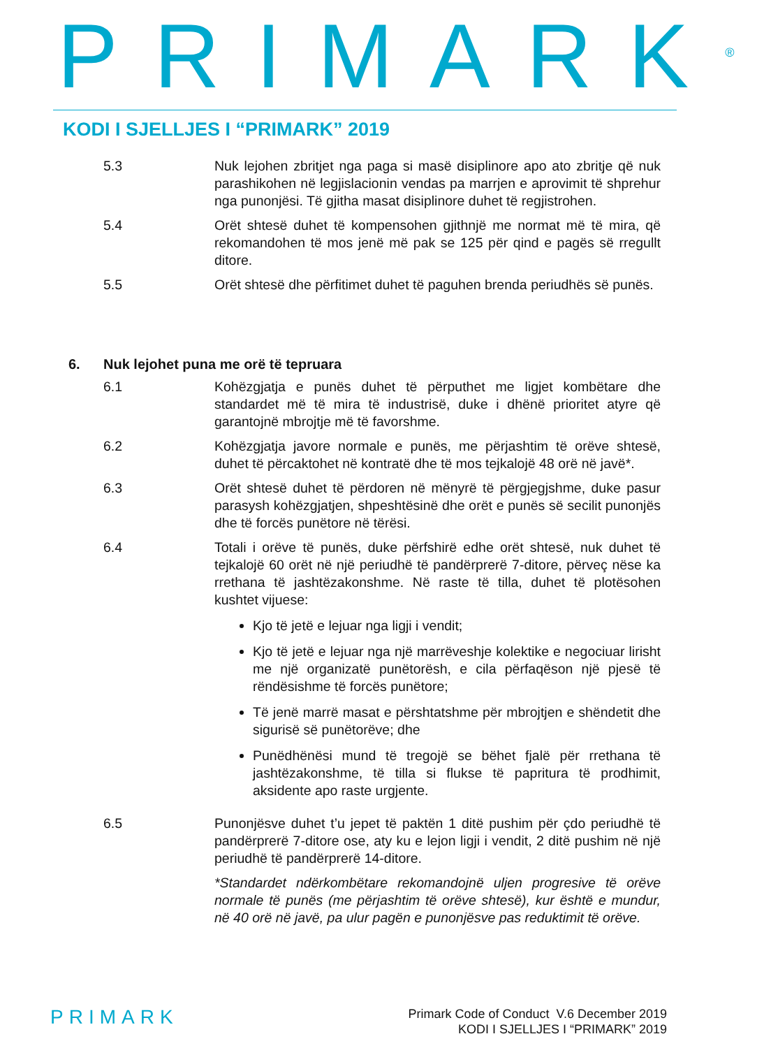PRIMARK<sup>®</sup>
KODI I SJELLJES I “PRIMARK” 2019
5.3 Nuk lejohen zbritjet nga paga si masë disiplinore apo ato zbritje që nuk parashikohen në legjislacionin vendas pa marrjen e aprovimit të shprehur nga punonjësi. Të gjitha masat disiplinore duhet të regjistrohen.
5.4 Orët shtesë duhet të kompensohen gjithnjë me normat më të mira, që rekomandohen të mos jenë më pak se 125 për qind e pagës së rregullt ditore.
5.5 Orët shtesë dhe përfitimet duhet të paguhen brenda periudhës së punës.
6. Nuk lejohet puna me orë të tepruara
6.1 Kohëzgjatja e punës duhet të përputhet me ligjet kombëtare dhe standardet më të mira të industrisë, duke i dhënë prioritet atyre që garantojnë mbrojtje më të favorshme.
6.2 Kohëzgjatja javore normale e punës, me përjashtim të orëve shtesë, duhet të përcaktohet në kontratë dhe të mos tejkalojë 48 orë në javë*.
6.3 Orët shtesë duhet të përdoren në mënyrë të përgjegjshme, duke pasur parasysh kohëzgjatjen, shpeshtësinë dhe orët e punës së secilit punonjës dhe të forcës punëtore në tërësi.
6.4 Totali i orëve të punës, duke përfshirë edhe orët shtesë, nuk duhet të tejkalojë 60 orët në një periudhë të pandërprerë 7-ditore, përveç nëse ka rrethana të jashtëzakonshme. Në raste të tilla, duhet të plotësohen kushtet vijuese:
Kjo të jetë e lejuar nga ligji i vendit;
Kjo të jetë e lejuar nga një marrëveshje kolektike e negociuar lirisht me një organizatë punëtorësh, e cila përfaqëson një pjesë të rëndësishme të forcës punëtore;
Të jenë marrë masat e përshtatshme për mbrojtjen e shëndetit dhe sigurisë së punëtorëve; dhe
Punëdhënësi mund të tregojë se bëhet fjalë për rrethana të jashtëzakonshme, të tilla si flukse të papritura të prodhimit, aksidente apo raste urgjente.
6.5 Punonjësve duhet t’u jepet të paktën 1 ditë pushim për çdo periudhë të pandërprerë 7-ditore ose, aty ku e lejon ligji i vendit, 2 ditë pushim në një periudhë të pandërprerë 14-ditore.
*Standardet ndërkombëtare rekomandojnë uljen progresive të orëve normale të punës (me përjashtim të orëve shtesë), kur është e mundur, në 40 orë në javë, pa ulur pagën e punonjësve pas reduktimit të orëve.
PRIMARK
Primark Code of Conduct V.6 December 2019
KODI I SJELLJES I “PRIMARK” 2019